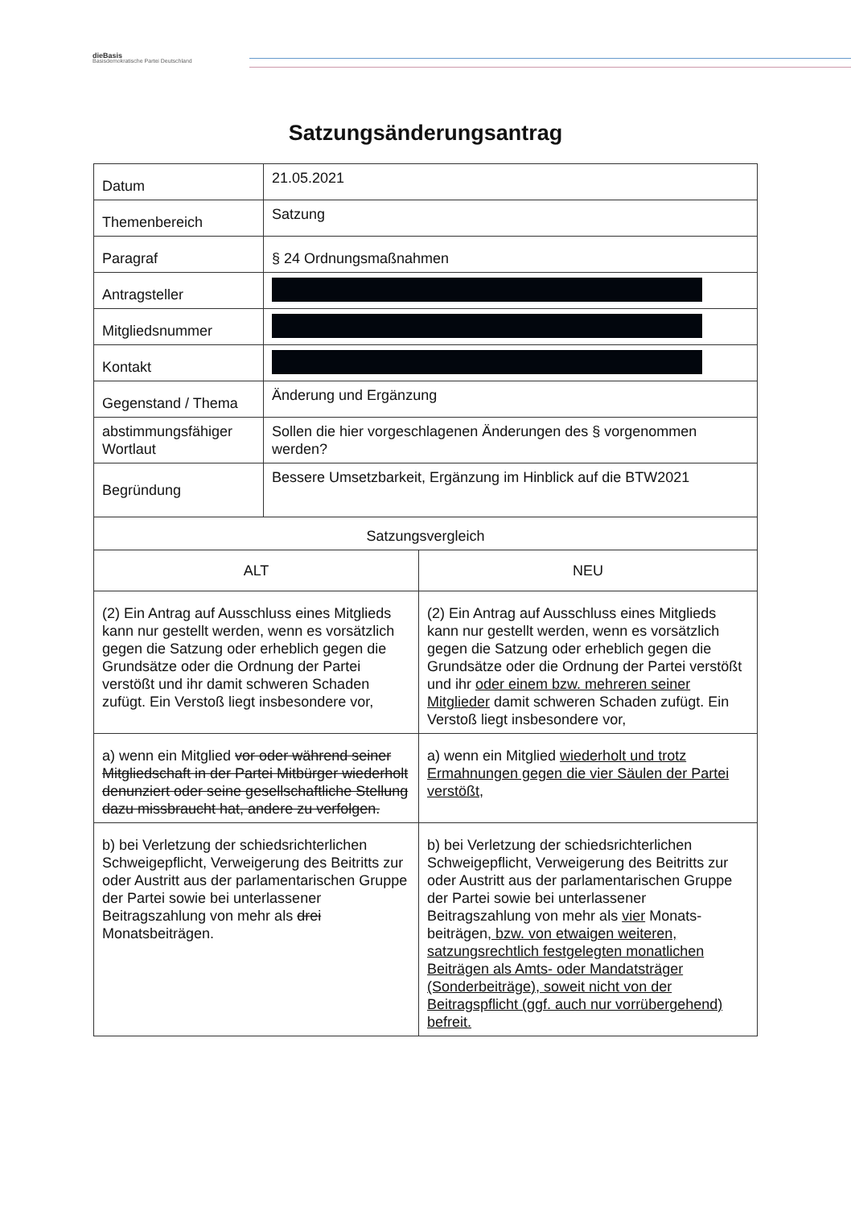dieBasis
Basisdemokratische Partei Deutschland
Satzungsänderungsantrag
| Datum | 21.05.2021 | |
| Themenbereich | Satzung | |
| Paragraf | § 24 Ordnungsmaßnahmen | |
| Antragsteller | | |
| Mitgliedsnummer | | |
| Kontakt | | |
| Gegenstand / Thema | Änderung und Ergänzung | |
| abstimmungsfähiger Wortlaut | Sollen die hier vorgeschlagenen Änderungen des § vorgenommen werden? | |
| Begründung | Bessere Umsetzbarkeit, Ergänzung im Hinblick auf die BTW2021 | |
| Satzungsvergleich | | |
| ALT | | NEU |
| (2) Ein Antrag auf Ausschluss eines Mitglieds kann nur gestellt werden, wenn es vorsätzlich gegen die Satzung oder erheblich gegen die Grundsätze oder die Ordnung der Partei verstößt und ihr damit schweren Schaden zufügt. Ein Verstoß liegt insbesondere vor, | | (2) Ein Antrag auf Ausschluss eines Mitglieds kann nur gestellt werden, wenn es vorsätzlich gegen die Satzung oder erheblich gegen die Grundsätze oder die Ordnung der Partei verstößt und ihr oder einem bzw. mehreren seiner Mitglieder damit schweren Schaden zufügt. Ein Verstoß liegt insbesondere vor, |
| a) wenn ein Mitglied vor oder während seiner Mitgliedschaft in der Partei Mitbürger wiederholt denunziert oder seine gesellschaftliche Stellung dazu missbraucht hat, andere zu verfolgen. | | a) wenn ein Mitglied wiederholt und trotz Ermahnungen gegen die vier Säulen der Partei verstößt, |
| b) bei Verletzung der schiedsrichterlichen Schweigepflicht, Verweigerung des Beitritts zur oder Austritt aus der parlamentarischen Gruppe der Partei sowie bei unterlassener Beitragszahlung von mehr als drei Monatsbeiträgen. | | b) bei Verletzung der schiedsrichterlichen Schweigepflicht, Verweigerung des Beitritts zur oder Austritt aus der parlamentarischen Gruppe der Partei sowie bei unterlassener Beitragszahlung von mehr als vier Monats-beiträgen , bzw. von etwaigen weiteren, satzungsrechtlich festgelegten monatlichen Beiträgen als Amts- oder Mandatsträger (Sonderbeiträge), soweit nicht von der Beitragspflicht (ggf. auch nur vorrübergehend) befreit. |